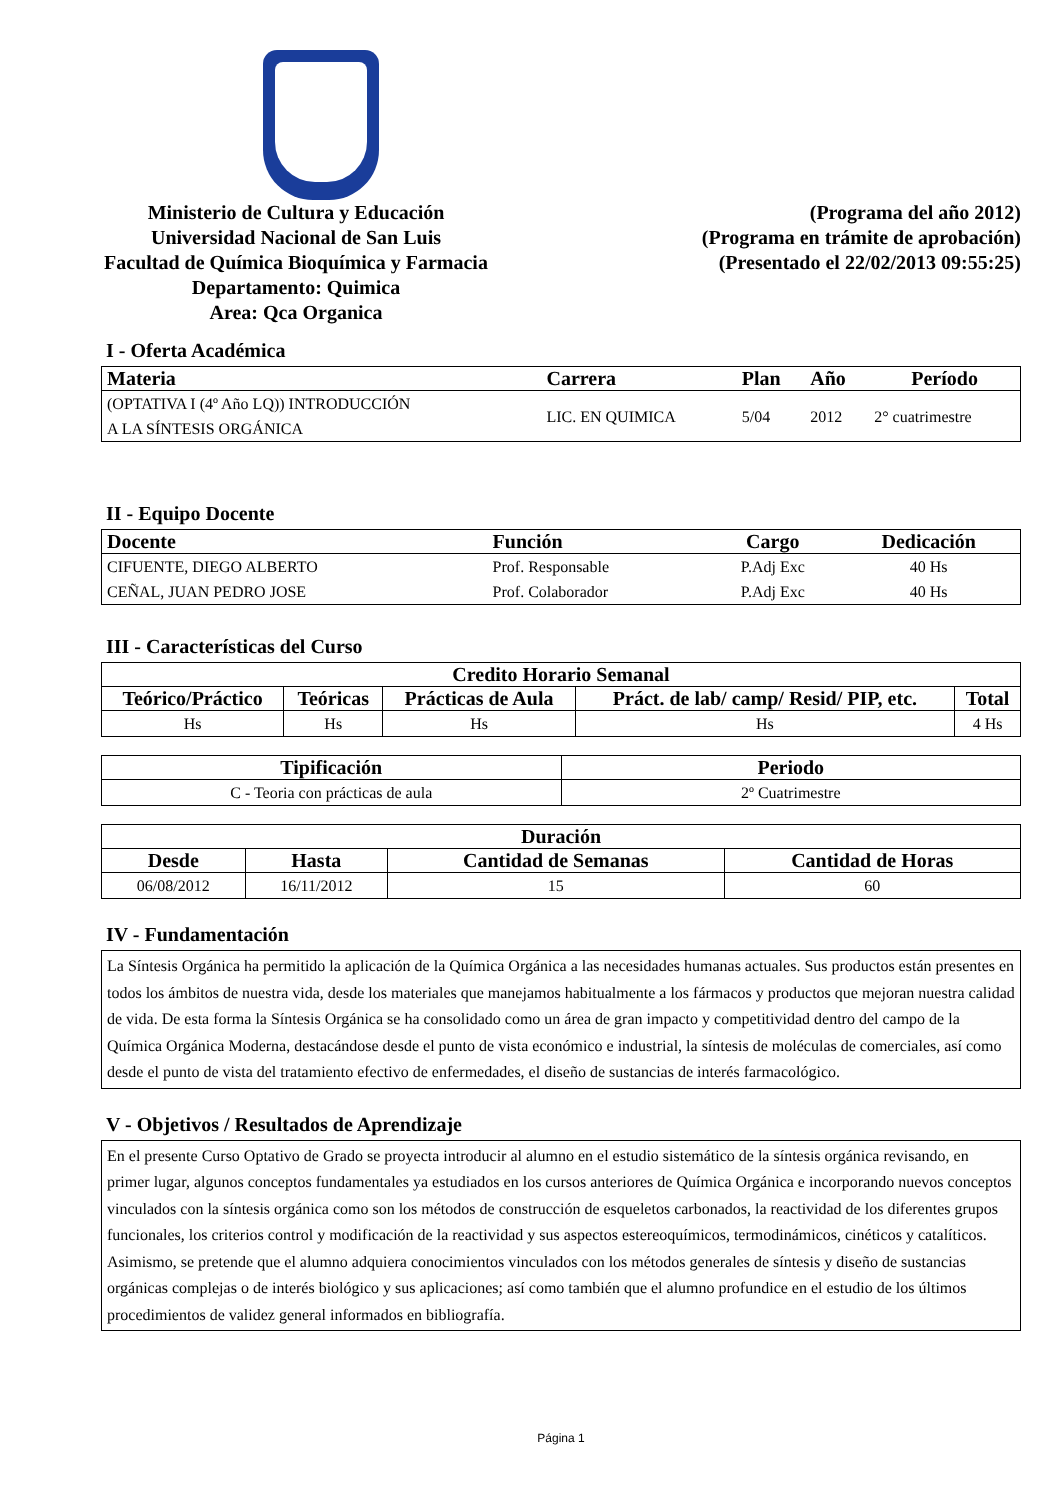Ministerio de Cultura y Educación
Universidad Nacional de San Luis
Facultad de Química Bioquímica y Farmacia
Departamento: Quimica
Area: Qca Organica
(Programa del año 2012)
(Programa en trámite de aprobación)
(Presentado el 22/02/2013 09:55:25)
I - Oferta Académica
| Materia | Carrera | Plan | Año | Período |
| --- | --- | --- | --- | --- |
| (OPTATIVA I (4º Año LQ)) INTRODUCCIÓN A LA SÍNTESIS ORGÁNICA | LIC. EN QUIMICA | 5/04 | 2012 | 2° cuatrimestre |
II - Equipo Docente
| Docente | Función | Cargo | Dedicación |
| --- | --- | --- | --- |
| CIFUENTE, DIEGO ALBERTO | Prof. Responsable | P.Adj Exc | 40 Hs |
| CEÑAL, JUAN PEDRO JOSE | Prof. Colaborador | P.Adj Exc | 40 Hs |
III - Características del Curso
| Credito Horario Semanal | | | | |
| --- | --- | --- | --- | --- |
| Teórico/Práctico | Teóricas | Prácticas de Aula | Práct. de lab/ camp/ Resid/ PIP, etc. | Total |
| Hs | Hs | Hs | Hs | 4 Hs |
| Tipificación | Periodo |
| --- | --- |
| C - Teoria con prácticas de aula | 2º Cuatrimestre |
| Duración | | | |
| --- | --- | --- | --- |
| Desde | Hasta | Cantidad de Semanas | Cantidad de Horas |
| 06/08/2012 | 16/11/2012 | 15 | 60 |
IV - Fundamentación
La Síntesis Orgánica ha permitido la aplicación de la Química Orgánica a las necesidades humanas actuales. Sus productos están presentes en todos los ámbitos de nuestra vida, desde los materiales que manejamos habitualmente a los fármacos y productos que mejoran nuestra calidad de vida. De esta forma la Síntesis Orgánica se ha consolidado como un área de gran impacto y competitividad dentro del campo de la Química Orgánica Moderna, destacándose desde el punto de vista económico e industrial, la síntesis de moléculas de comerciales, así como desde el punto de vista del tratamiento efectivo de enfermedades, el diseño de sustancias de interés farmacológico.
V - Objetivos / Resultados de Aprendizaje
En el presente Curso Optativo de Grado se proyecta introducir al alumno en el estudio sistemático de la síntesis orgánica revisando, en primer lugar, algunos conceptos fundamentales ya estudiados en los cursos anteriores de Química Orgánica e incorporando nuevos conceptos vinculados con la síntesis orgánica como son los métodos de construcción de esqueletos carbonados, la reactividad de los diferentes grupos funcionales, los criterios control y modificación de la reactividad y sus aspectos estereoquímicos, termodinámicos, cinéticos y catalíticos.
Asimismo, se pretende que el alumno adquiera conocimientos vinculados con los métodos generales de síntesis y diseño de sustancias orgánicas complejas o de interés biológico y sus aplicaciones; así como también que el alumno profundice en el estudio de los últimos procedimientos de validez general informados en bibliografía.
Página 1